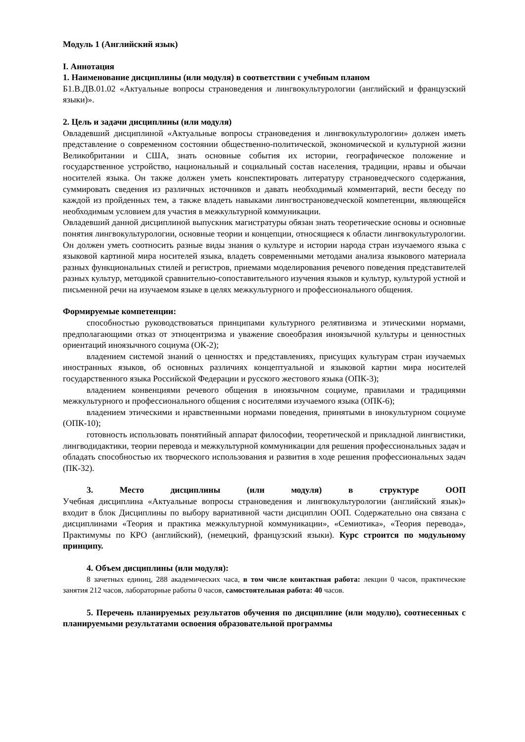Модуль 1 (Английский язык)
I. Аннотация
1. Наименование дисциплины (или модуля) в соответствии с учебным планом
Б1.В.ДВ.01.02 «Актуальные вопросы страноведения и лингвокультурологии (английский и французский языки)».
2. Цель и задачи дисциплины (или модуля)
Овладевший дисциплиной «Актуальные вопросы страноведения и лингвокультурологии» должен иметь представление о современном состоянии общественно-политической, экономической и культурной жизни Великобритании и США, знать основные события их истории, географическое положение и государственное устройство, национальный и социальный состав населения, традиции, нравы и обычаи носителей языка. Он также должен уметь конспектировать литературу страноведческого содержания, суммировать сведения из различных источников и давать необходимый комментарий, вести беседу по каждой из пройденных тем, а также владеть навыками лингвострановедческой компетенции, являющейся необходимым условием для участия в межкультурной коммуникации.
Овладевший данной дисциплиной выпускник магистратуры обязан знать теоретические основы и основные понятия лингвокультурологии, основные теории и концепции, относящиеся к области лингвокультурологии. Он должен уметь соотносить разные виды знания о культуре и истории народа стран изучаемого языка с языковой картиной мира носителей языка, владеть современными методами анализа языкового материала разных функциональных стилей и регистров, приемами моделирования речевого поведения представителей разных культур, методикой сравнительно-сопоставительного изучения языков и культур, культурой устной и письменной речи на изучаемом языке в целях межкультурного и профессионального общения.
Формируемые компетенции:
способностью руководствоваться принципами культурного релятивизма и этическими нормами, предполагающими отказ от этноцентризма и уважение своеобразия иноязычной культуры и ценностных ориентаций иноязычного социума (ОК-2);
владением системой знаний о ценностях и представлениях, присущих культурам стран изучаемых иностранных языков, об основных различиях концептуальной и языковой картин мира носителей государственного языка Российской Федерации и русского жестового языка (ОПК-3);
владением конвенциями речевого общения в иноязычном социуме, правилами и традициями межкультурного и профессионального общения с носителями изучаемого языка (ОПК-6);
владением этическими и нравственными нормами поведения, принятыми в инокультурном социуме (ОПК-10);
готовность использовать понятийный аппарат философии, теоретической и прикладной лингвистики, лингводидактики, теории перевода и межкультурной коммуникации для решения профессиональных задач и обладать способностью их творческого использования и развития в ходе решения профессиональных задач (ПК-32).
3. Место дисциплины (или модуля) в структуре ООП
Учебная дисциплина «Актуальные вопросы страноведения и лингвокультурологии (английский язык)» входит в блок Дисциплины по выбору вариативной части дисциплин ООП. Содержательно она связана с дисциплинами «Теория и практика межкультурной коммуникации», «Семиотика», «Теория перевода», Практимумы по КРО (английский), (немецкий, французский языки). Курс строится по модульному принципу.
4. Объем дисциплины (или модуля):
8 зачетных единиц, 288 академических часа, в том числе контактная работа: лекции 0 часов, практические занятия 212 часов, лабораторные работы 0 часов, самостоятельная работа: 40 часов.
5. Перечень планируемых результатов обучения по дисциплине (или модулю), соотнесенных с планируемыми результатами освоения образовательной программы